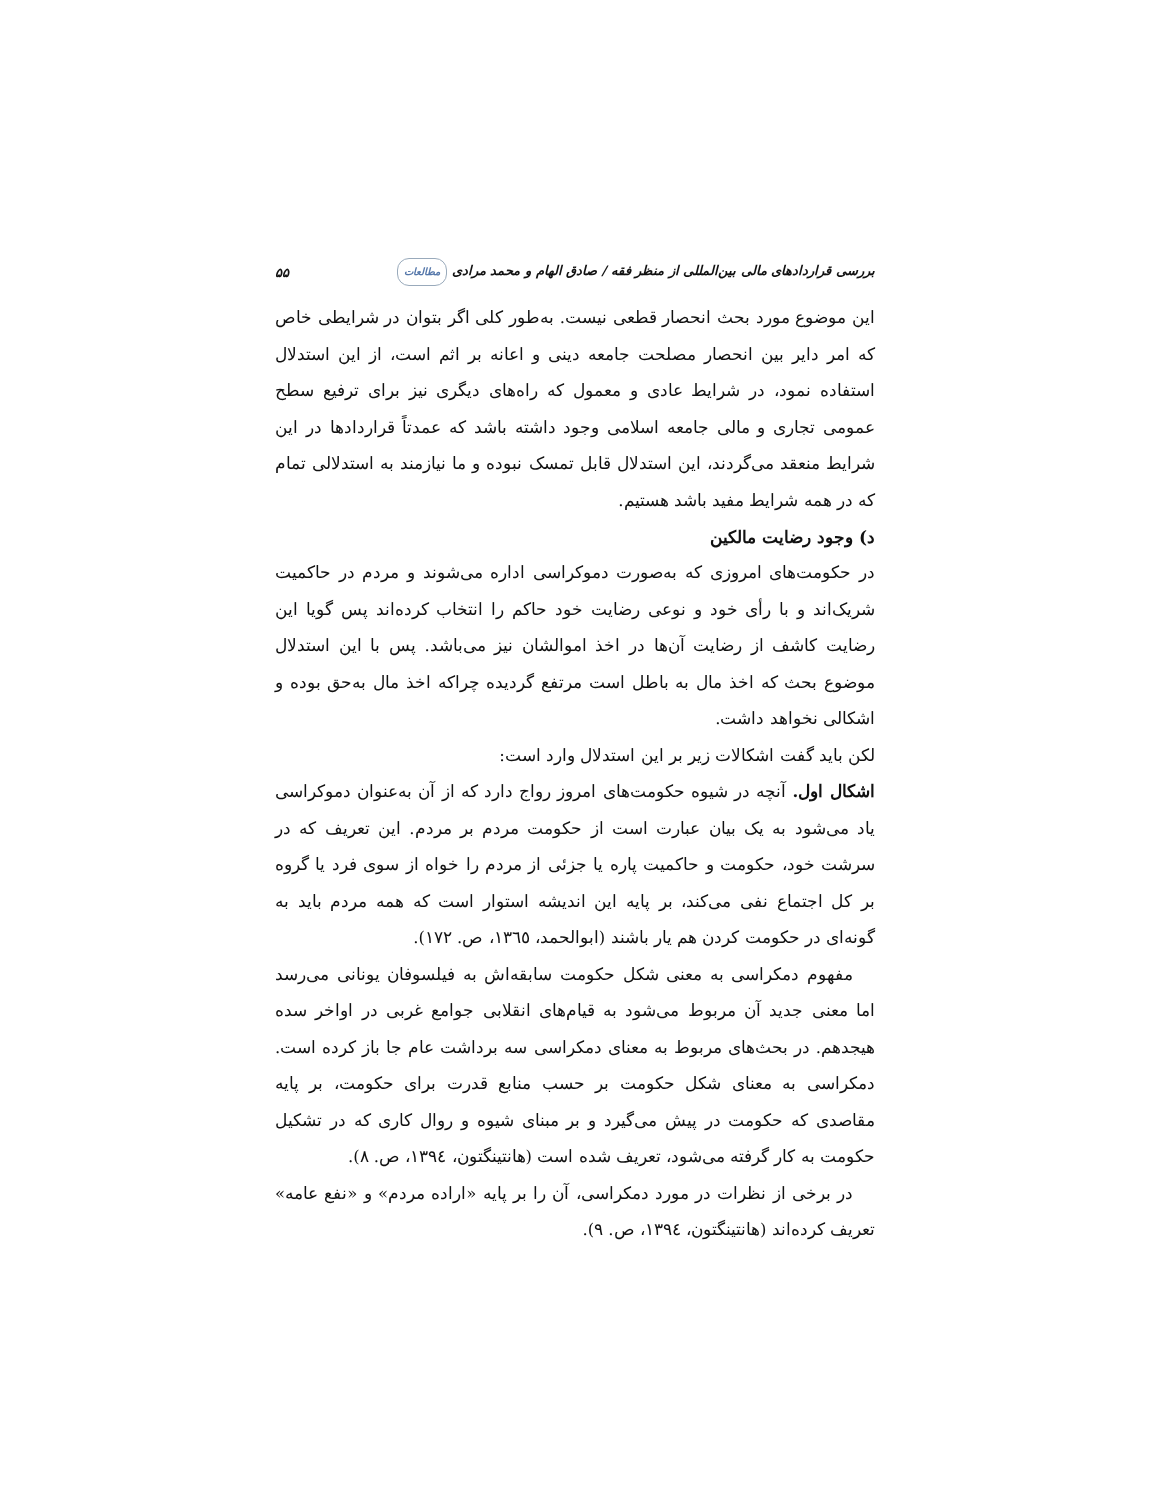بررسی قراردادهای مالی بین‌المللی از منظر فقه / صادق الهام و محمد مرادی مطالعات ۵۵
این موضوع مورد بحث انحصار قطعی نیست. به‌طور کلی اگر بتوان در شرایطی خاص که امر دایر بین انحصار مصلحت جامعه دینی و اعانه بر اثم است، از این استدلال استفاده نمود، در شرایط عادی و معمول که راه‌های دیگری نیز برای ترفیع سطح عمومی تجاری و مالی جامعه اسلامی وجود داشته باشد که عمدتاً قراردادها در این شرایط منعقد می‌گردند، این استدلال قابل تمسک نبوده و ما نیازمند به استدلالی تمام که در همه شرایط مفید باشد هستیم.
د) وجود رضایت مالکین
در حکومت‌های امروزی که به‌صورت دموکراسی اداره می‌شوند و مردم در حاکمیت شریک‌اند و با رأی خود و نوعی رضایت خود حاکم را انتخاب کرده‌اند پس گویا این رضایت کاشف از رضایت آن‌ها در اخذ اموالشان نیز می‌باشد. پس با این استدلال موضوع بحث که اخذ مال به باطل است مرتفع گردیده چراکه اخذ مال به‌حق بوده و اشکالی نخواهد داشت.
لکن باید گفت اشکالات زیر بر این استدلال وارد است:
اشکال اول. آنچه در شیوه حکومت‌های امروز رواج دارد که از آن به‌عنوان دموکراسی یاد می‌شود به یک بیان عبارت است از حکومت مردم بر مردم. این تعریف که در سرشت خود، حکومت و حاکمیت پاره یا جزئی از مردم را خواه از سوی فرد یا گروه بر کل اجتماع نفی می‌کند، بر پایه این اندیشه استوار است که همه مردم باید به گونه‌ای در حکومت کردن هم یار باشند (ابوالحمد، ١٣٦٥، ص. ١٧٢).
مفهوم دمکراسی به معنی شکل حکومت سابقه‌اش به فیلسوفان یونانی می‌رسد اما معنی جدید آن مربوط می‌شود به قیام‌های انقلابی جوامع غربی در اواخر سده هیجدهم. در بحث‌های مربوط به معنای دمکراسی سه برداشت عام جا باز کرده است. دمکراسی به معنای شکل حکومت بر حسب منابع قدرت برای حکومت، بر پایه مقاصدی که حکومت در پیش می‌گیرد و بر مبنای شیوه و روال کاری که در تشکیل حکومت به کار گرفته می‌شود، تعریف شده است (هانتینگتون، ١٣٩٤، ص. ٨).
در برخی از نظرات در مورد دمکراسی، آن را بر پایه «اراده مردم» و «نفع عامه» تعریف کرده‌اند (هانتینگتون، ١٣٩٤، ص. ٩).